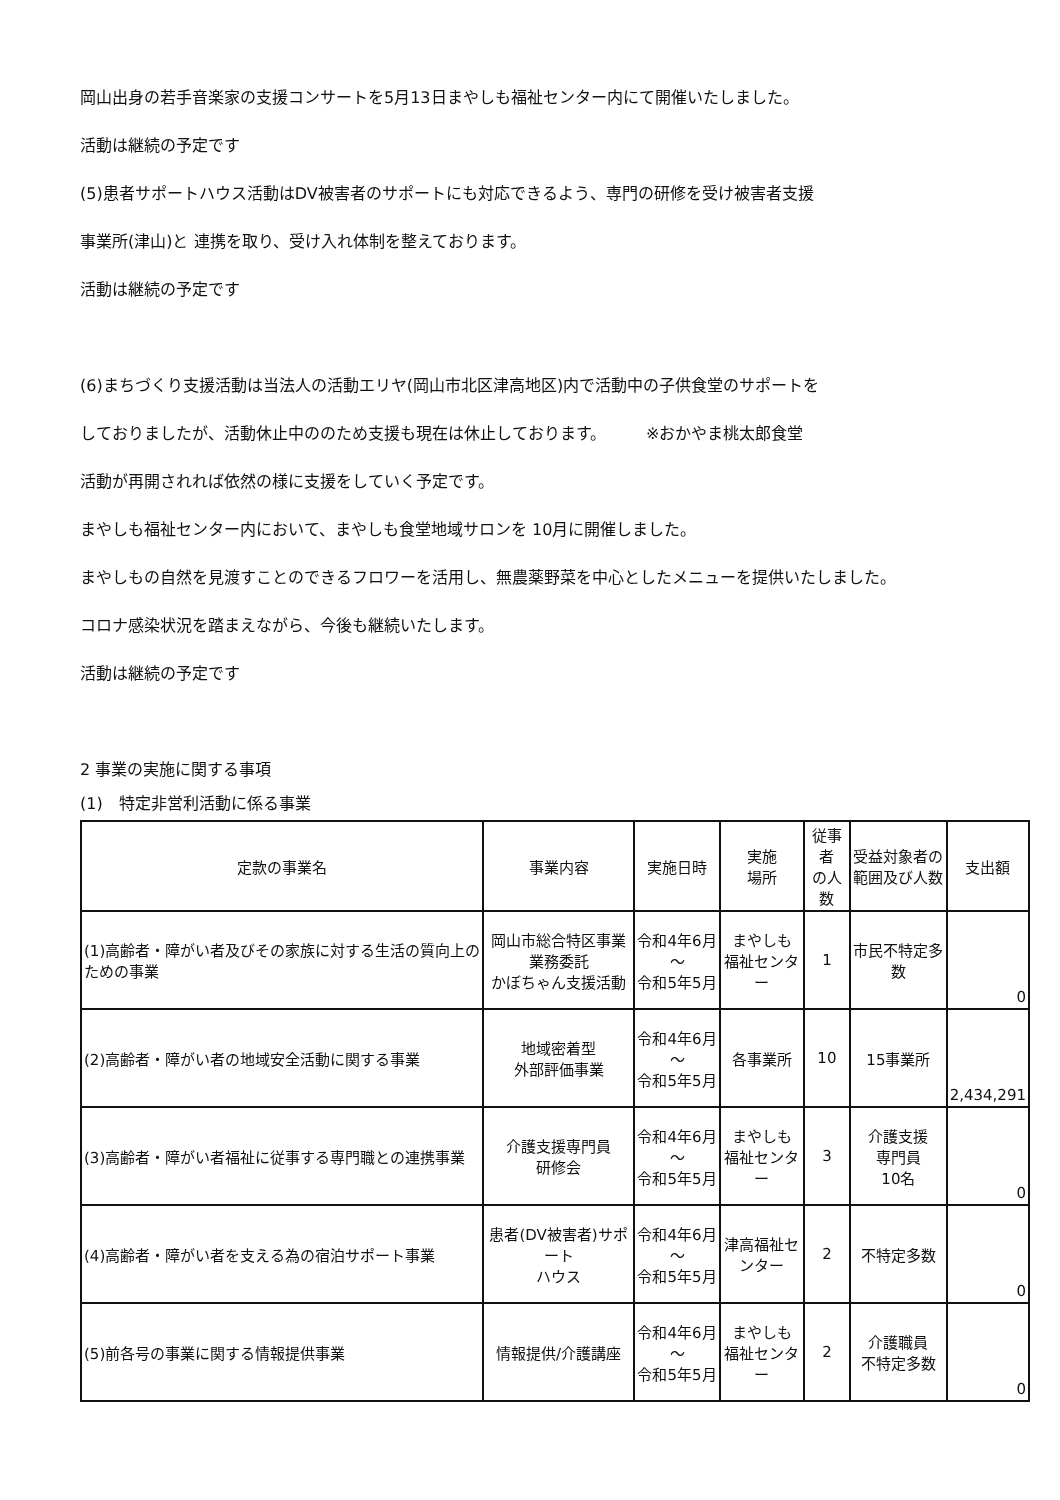岡山出身の若手音楽家の支援コンサートを5月13日まやしも福祉センター内にて開催いたしました。
活動は継続の予定です
(5)患者サポートハウス活動はDV被害者のサポートにも対応できるよう、専門の研修を受け被害者支援
事業所(津山)と 連携を取り、受け入れ体制を整えております。
活動は継続の予定です
(6)まちづくり支援活動は当法人の活動エリヤ(岡山市北区津高地区)内で活動中の子供食堂のサポートを
しておりましたが、活動休止中ののため支援も現在は休止しております。　　　※おかやま桃太郎食堂
活動が再開されれば依然の様に支援をしていく予定です。
まやしも福祉センター内において、まやしも食堂地域サロンを 10月に開催しました。
まやしもの自然を見渡すことのできるフロワーを活用し、無農薬野菜を中心としたメニューを提供いたしました。
コロナ感染状況を踏まえながら、今後も継続いたします。
活動は継続の予定です
2 事業の実施に関する事項
(1)　特定非営利活動に係る事業
| 定款の事業名 | 事業内容 | 実施日時 | 実施 場所 | 従事者 の人数 | 受益対象者の 範囲及び人数 | 支出額 |
| --- | --- | --- | --- | --- | --- | --- |
| (1)高齢者・障がい者及びその家族に対する生活の質向上のための事業 | 岡山市総合特区事業 業務委託 かぼちゃん支援活動 | 令和4年6月～ 令和5年5月 | まやしも 福祉センター | 1 | 市民不特定多数 | 0 |
| (2)高齢者・障がい者の地域安全活動に関する事業 | 地域密着型 外部評価事業 | 令和4年6月～ 令和5年5月 | 各事業所 | 10 | 15事業所 | 2,434,291 |
| (3)高齢者・障がい者福祉に従事する専門職との連携事業 | 介護支援専門員 研修会 | 令和4年6月～ 令和5年5月 | まやしも 福祉センター | 3 | 介護支援 専門員 10名 | 0 |
| (4)高齢者・障がい者を支える為の宿泊サポート事業 | 患者(DV被害者)サポート ハウス | 令和4年6月～ 令和5年5月 | 津高福祉セ ンター | 2 | 不特定多数 | 0 |
| (5)前各号の事業に関する情報提供事業 | 情報提供/介護講座 | 令和4年6月～ 令和5年5月 | まやしも 福祉センター | 2 | 介護職員 不特定多数 | 0 |